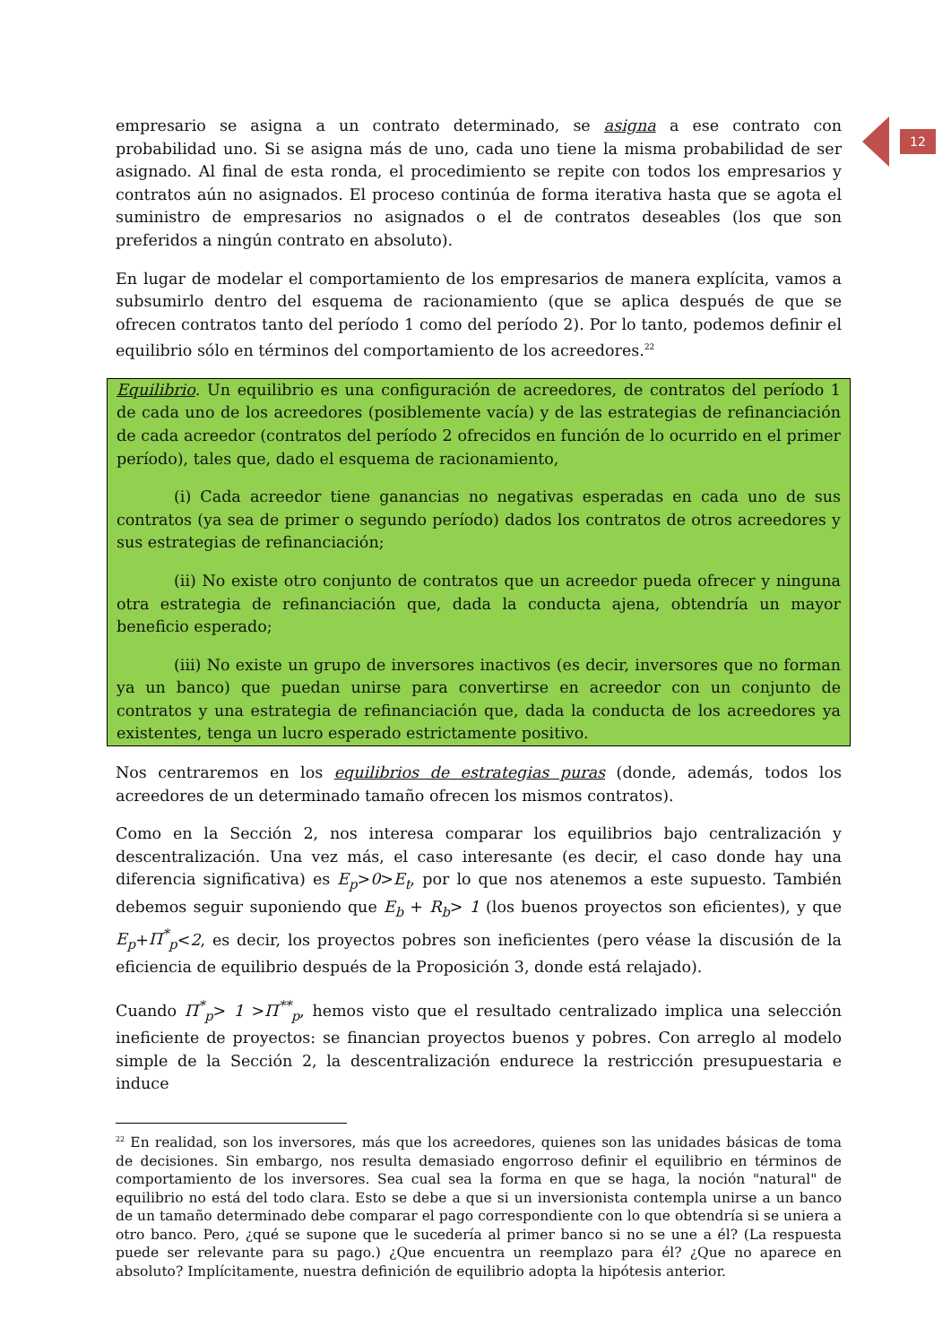12
empresario se asigna a un contrato determinado, se asigna a ese contrato con probabilidad uno. Si se asigna más de uno, cada uno tiene la misma probabilidad de ser asignado. Al final de esta ronda, el procedimiento se repite con todos los empresarios y contratos aún no asignados. El proceso continúa de forma iterativa hasta que se agota el suministro de empresarios no asignados o el de contratos deseables (los que son preferidos a ningún contrato en absoluto).
En lugar de modelar el comportamiento de los empresarios de manera explícita, vamos a subsumirlo dentro del esquema de racionamiento (que se aplica después de que se ofrecen contratos tanto del período 1 como del período 2). Por lo tanto, podemos definir el equilibrio sólo en términos del comportamiento de los acreedores.<sup>22</sup>
Equilibrio. Un equilibrio es una configuración de acreedores, de contratos del período 1 de cada uno de los acreedores (posiblemente vacía) y de las estrategias de refinanciación de cada acreedor (contratos del período 2 ofrecidos en función de lo ocurrido en el primer período), tales que, dado el esquema de racionamiento,
(i) Cada acreedor tiene ganancias no negativas esperadas en cada uno de sus contratos (ya sea de primer o segundo período) dados los contratos de otros acreedores y sus estrategias de refinanciación;
(ii) No existe otro conjunto de contratos que un acreedor pueda ofrecer y ninguna otra estrategia de refinanciación que, dada la conducta ajena, obtendría un mayor beneficio esperado;
(iii) No existe un grupo de inversores inactivos (es decir, inversores que no forman ya un banco) que puedan unirse para convertirse en acreedor con un conjunto de contratos y una estrategia de refinanciación que, dada la conducta de los acreedores ya existentes, tenga un lucro esperado estrictamente positivo.
Nos centraremos en los equilibrios de estrategias puras (donde, además, todos los acreedores de un determinado tamaño ofrecen los mismos contratos).
Como en la Sección 2, nos interesa comparar los equilibrios bajo centralización y descentralización. Una vez más, el caso interesante (es decir, el caso donde hay una diferencia significativa) es E<sub>p</sub>>0>E<sub>t</sub>, por lo que nos atenemos a este supuesto. También debemos seguir suponiendo que E<sub>b</sub> + R<sub>b</sub>> 1 (los buenos proyectos son eficientes), y que E<sub>p</sub>+Π<sup>*</sup><sub>p</sub><2, es decir, los proyectos pobres son ineficientes (pero véase la discusión de la eficiencia de equilibrio después de la Proposición 3, donde está relajado).
Cuando Π<sup>*</sup><sub>p</sub>> 1 >Π<sup>**</sup><sub>p</sub>, hemos visto que el resultado centralizado implica una selección ineficiente de proyectos: se financian proyectos buenos y pobres. Con arreglo al modelo simple de la Sección 2, la descentralización endurece la restricción presupuestaria e induce
<sup>22</sup> En realidad, son los inversores, más que los acreedores, quienes son las unidades básicas de toma de decisiones. Sin embargo, nos resulta demasiado engorroso definir el equilibrio en términos de comportamiento de los inversores. Sea cual sea la forma en que se haga, la noción "natural" de equilibrio no está del todo clara. Esto se debe a que si un inversionista contempla unirse a un banco de un tamaño determinado debe comparar el pago correspondiente con lo que obtendría si se uniera a otro banco. Pero, ¿qué se supone que le sucedería al primer banco si no se une a él? (La respuesta puede ser relevante para su pago.) ¿Que encuentra un reemplazo para él? ¿Que no aparece en absoluto? Implícitamente, nuestra definición de equilibrio adopta la hipótesis anterior.